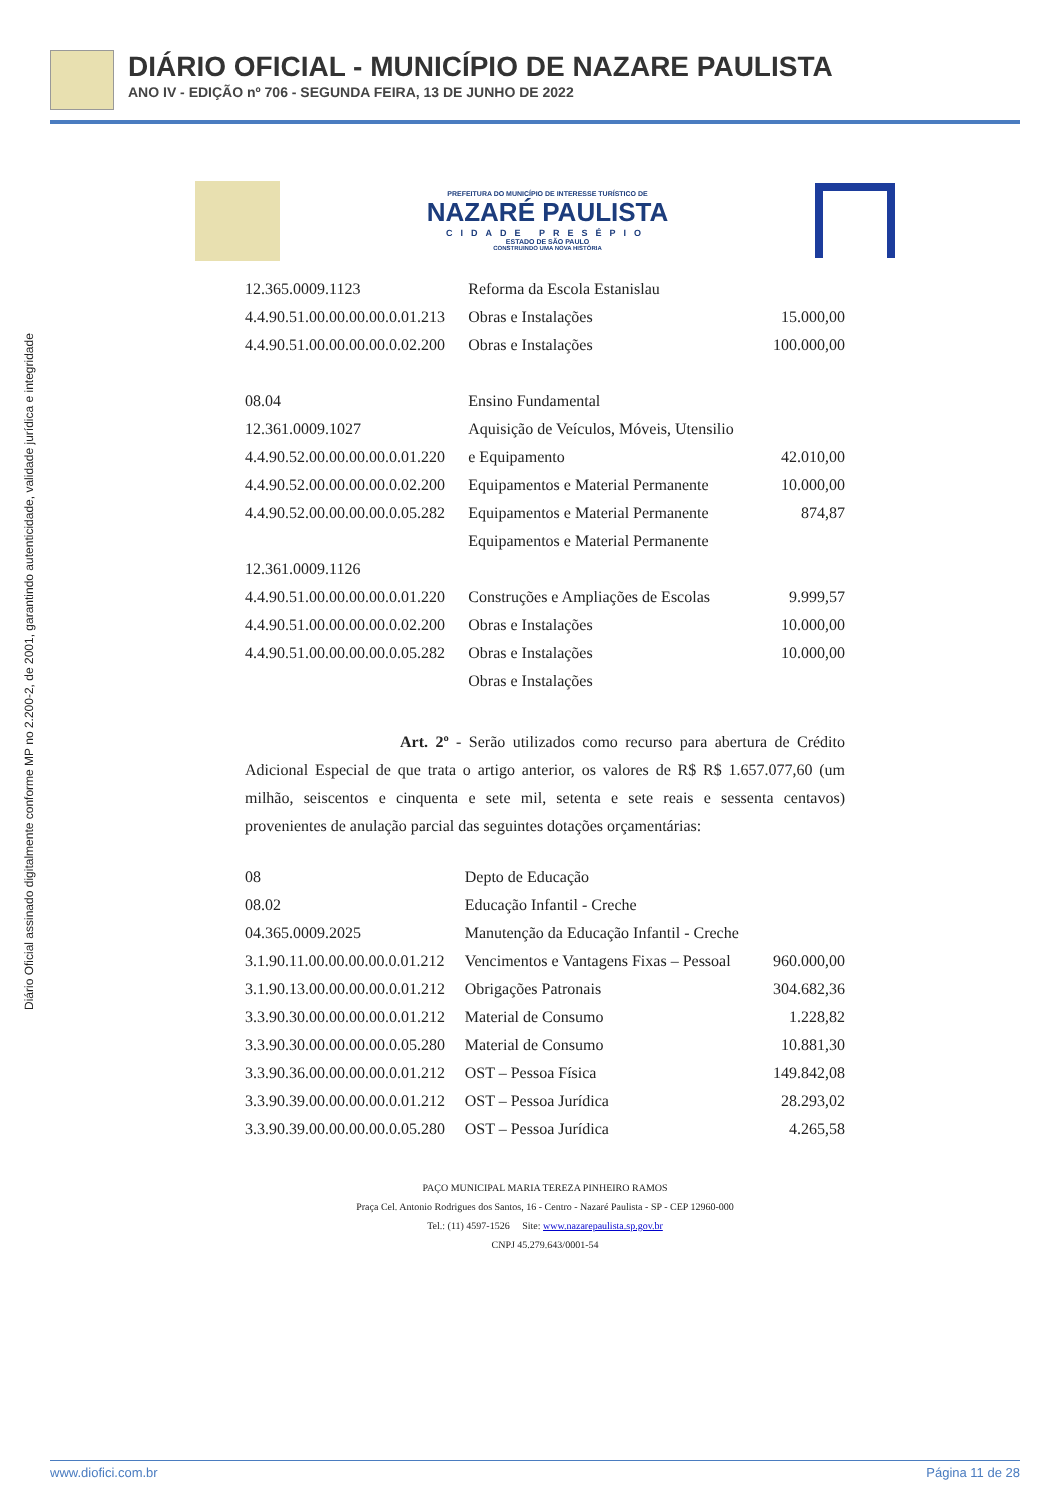DIÁRIO OFICIAL - MUNICÍPIO DE NAZARE PAULISTA
ANO IV - EDIÇÃO nº 706 - SEGUNDA FEIRA, 13 DE JUNHO DE 2022
Diário Oficial assinado digitalmente conforme MP no 2.200-2, de 2001, garantindo autenticidade, validade jurídica e integridade
PREFEITURA DO MUNICÍPIO DE INTERESSE TURÍSTICO DE
NAZARÉ PAULISTA
CIDADE PRESÉPIO
ESTADO DE SÃO PAULO
CONSTRUINDO UMA NOVA HISTÓRIA
| 12.365.0009.1123 | Reforma da Escola Estanislau | |
| 4.4.90.51.00.00.00.00.0.01.213 | Obras e Instalações | 15.000,00 |
| 4.4.90.51.00.00.00.00.0.02.200 | Obras e Instalações | 100.000,00 |
| 08.04 | Ensino Fundamental | |
| 12.361.0009.1027 | Aquisição de Veículos, Móveis, Utensilio | |
| 4.4.90.52.00.00.00.00.0.01.220 | e Equipamento | 42.010,00 |
| 4.4.90.52.00.00.00.00.0.02.200 | Equipamentos e Material Permanente | 10.000,00 |
| 4.4.90.52.00.00.00.00.0.05.282 | Equipamentos e Material Permanente | 874,87 |
| | Equipamentos e Material Permanente | |
| 12.361.0009.1126 | | |
| 4.4.90.51.00.00.00.00.0.01.220 | Construções e Ampliações de Escolas | 9.999,57 |
| 4.4.90.51.00.00.00.00.0.02.200 | Obras e Instalações | 10.000,00 |
| 4.4.90.51.00.00.00.00.0.05.282 | Obras e Instalações | 10.000,00 |
| | Obras e Instalações | |
Art. 2º - Serão utilizados como recurso para abertura de Crédito Adicional Especial de que trata o artigo anterior, os valores de R$ R$ 1.657.077,60 (um milhão, seiscentos e cinquenta e sete mil, setenta e sete reais e sessenta centavos) provenientes de anulação parcial das seguintes dotações orçamentárias:
| 08 | Depto de Educação | |
| 08.02 | Educação Infantil - Creche | |
| 04.365.0009.2025 | Manutenção da Educação Infantil - Creche | |
| 3.1.90.11.00.00.00.00.0.01.212 | Vencimentos e Vantagens Fixas – Pessoal | 960.000,00 |
| 3.1.90.13.00.00.00.00.0.01.212 | Obrigações Patronais | 304.682,36 |
| 3.3.90.30.00.00.00.00.0.01.212 | Material de Consumo | 1.228,82 |
| 3.3.90.30.00.00.00.00.0.05.280 | Material de Consumo | 10.881,30 |
| 3.3.90.36.00.00.00.00.0.01.212 | OST – Pessoa Física | 149.842,08 |
| 3.3.90.39.00.00.00.00.0.01.212 | OST – Pessoa Jurídica | 28.293,02 |
| 3.3.90.39.00.00.00.00.0.05.280 | OST – Pessoa Jurídica | 4.265,58 |
PAÇO MUNICIPAL MARIA TEREZA PINHEIRO RAMOS
Praça Cel. Antonio Rodrigues dos Santos, 16 - Centro - Nazaré Paulista - SP - CEP 12960-000
Tel.: (11) 4597-1526 Site: www.nazarepaulista.sp.gov.br
CNPJ 45.279.643/0001-54
www.diofici.com.br Página 11 de 28